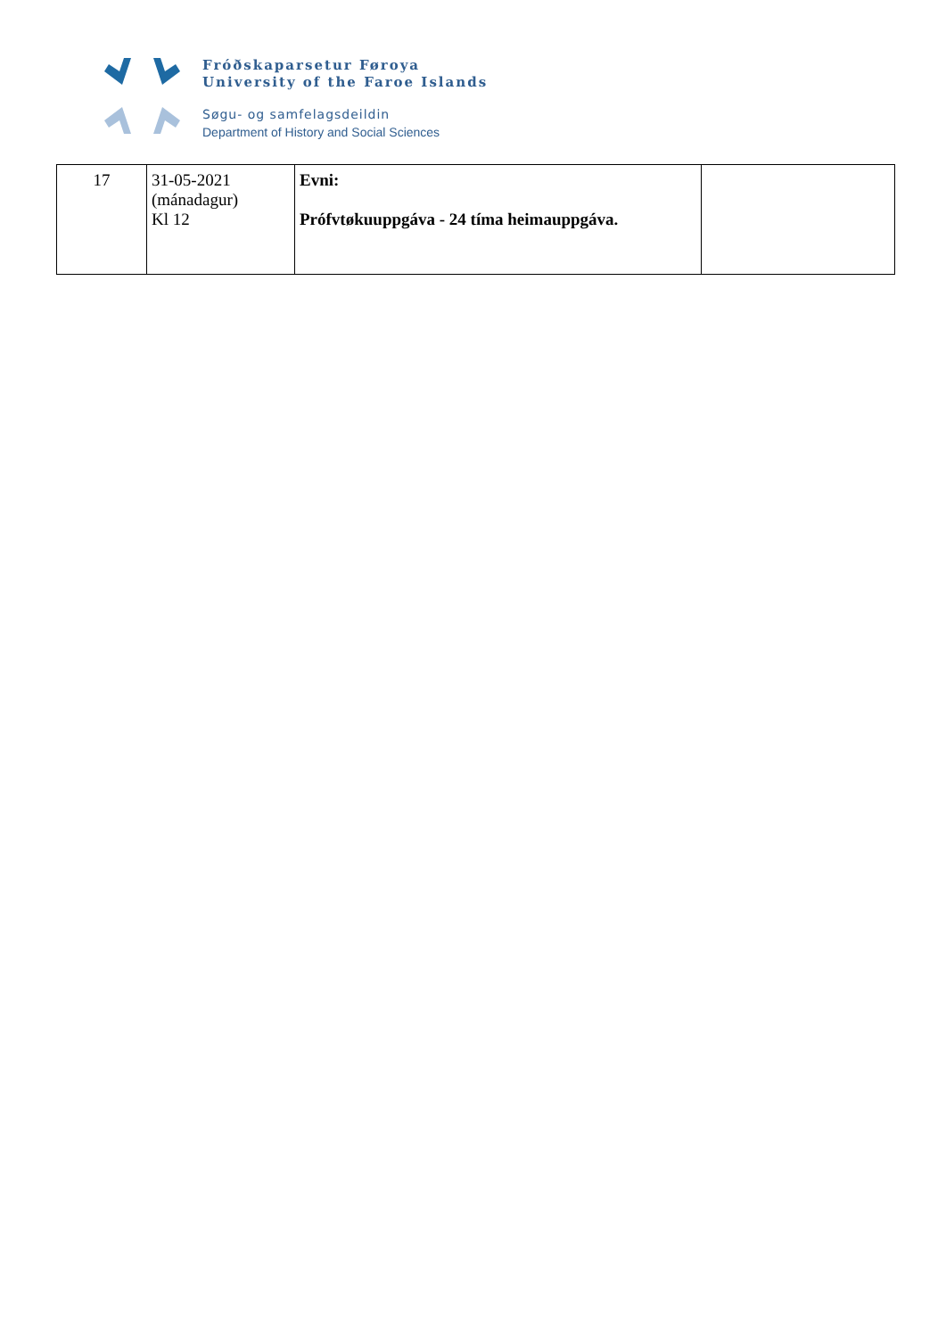Fróðskaparsetur Føroya
University of the Faroe Islands
Søgu- og samfelagsdeildin
Department of History and Social Sciences
| 17 | 31-05-2021 (mánadagur) Kl 12 | Evni: Prófvtøkuuppgáva - 24 tíma heimauppgáva. | |